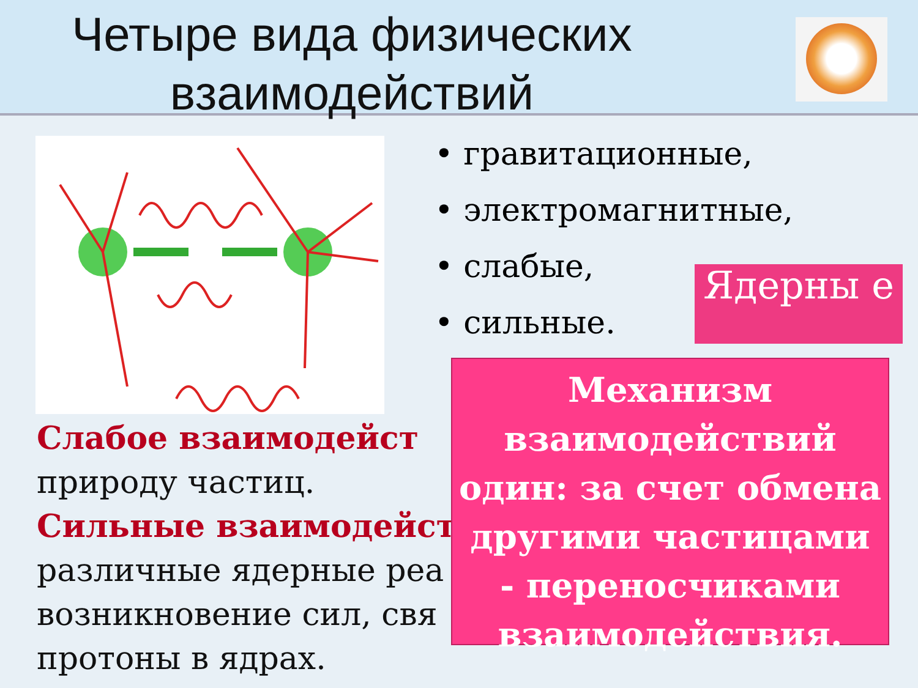Четыре вида физических взаимодействий
• гравитационные,
• электромагнитные,
• слабые,
• сильные.
Ядерны е
Слабое взаимодейст
природу частиц.
Сильные взаимодейст
различные ядерные реа
возникновение сил, свя
протоны в ядрах.
Механизм
взаимодействий
один: за счет обмена
другими частицами
- переносчиками
взаимодействия.